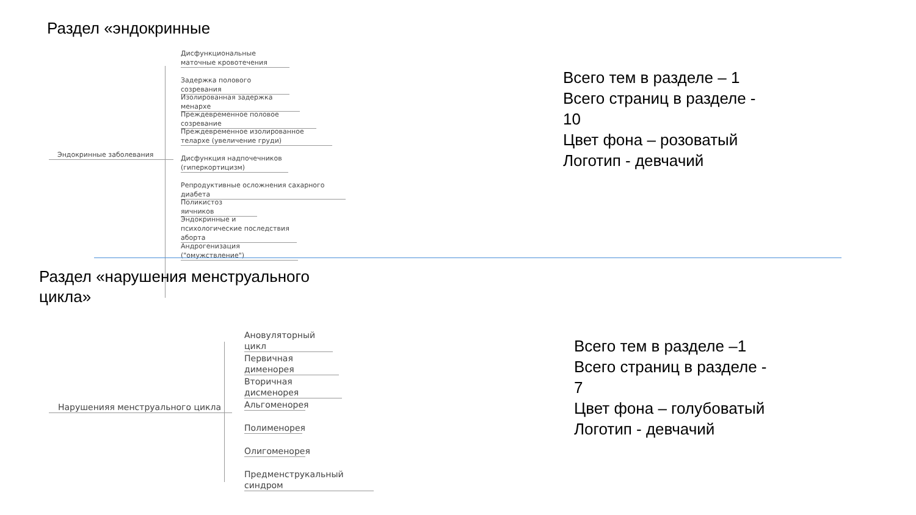Раздел «эндокринные
Эндокринные заболевания
Дисфункциональные маточные кровотечения
Задержка полового созревания
Изолированная задержка менархе
Преждевременное половое созревание
Преждевременное изолированное телархе (увеличение груди)
Дисфункция надпочечников (гиперкортицизм)
Репродуктивные осложнения сахарного диабета
Поликистоз яичников
Эндокринные и психологические последствия аборта
Андрогенизация ("омужствление")
Всего тем в разделе – 1
Всего страниц в разделе -
10
Цвет фона – розоватый
Логотип - девчачий
Раздел «нарушения менструального
цикла»
Нарушенияя менструального цикла
Ановуляторный цикл
Первичная дименорея
Вторичная дисменорея
Альгоменорея
Полименорея
Олигоменорея
Предменструкальный синдром
Всего тем в разделе –1
Всего страниц в разделе -
7
Цвет фона – голубоватый
Логотип - девчачий